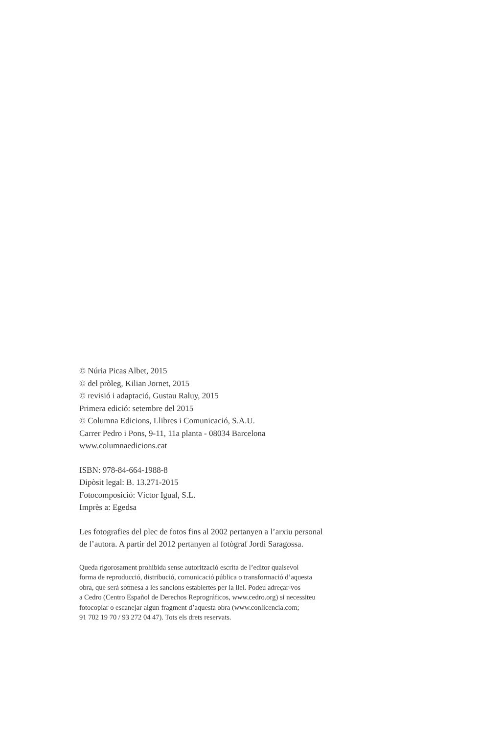© Núria Picas Albet, 2015
© del pròleg, Kilian Jornet, 2015
© revisió i adaptació, Gustau Raluy, 2015
Primera edició: setembre del 2015
© Columna Edicions, Llibres i Comunicació, S.A.U.
Carrer Pedro i Pons, 9-11, 11a planta - 08034 Barcelona
www.columnaedicions.cat
ISBN: 978-84-664-1988-8
Dipòsit legal: B. 13.271-2015
Fotocomposició: Víctor Igual, S.L.
Imprès a: Egedsa
Les fotografies del plec de fotos fins al 2002 pertanyen a l’arxiu personal
de l’autora. A partir del 2012 pertanyen al fotògraf Jordi Saragossa.
Queda rigorosament prohibida sense autorització escrita de l’editor qualsevol
forma de reproducció, distribució, comunicació pública o transformació d’aquesta
obra, que serà sotmesa a les sancions establertes per la llei. Podeu adreçar-vos
a Cedro (Centro Español de Derechos Reprográficos, www.cedro.org) si necessiteu
fotocopiar o escanejar algun fragment d’aquesta obra (www.conlicencia.com;
91 702 19 70 / 93 272 04 47). Tots els drets reservats.